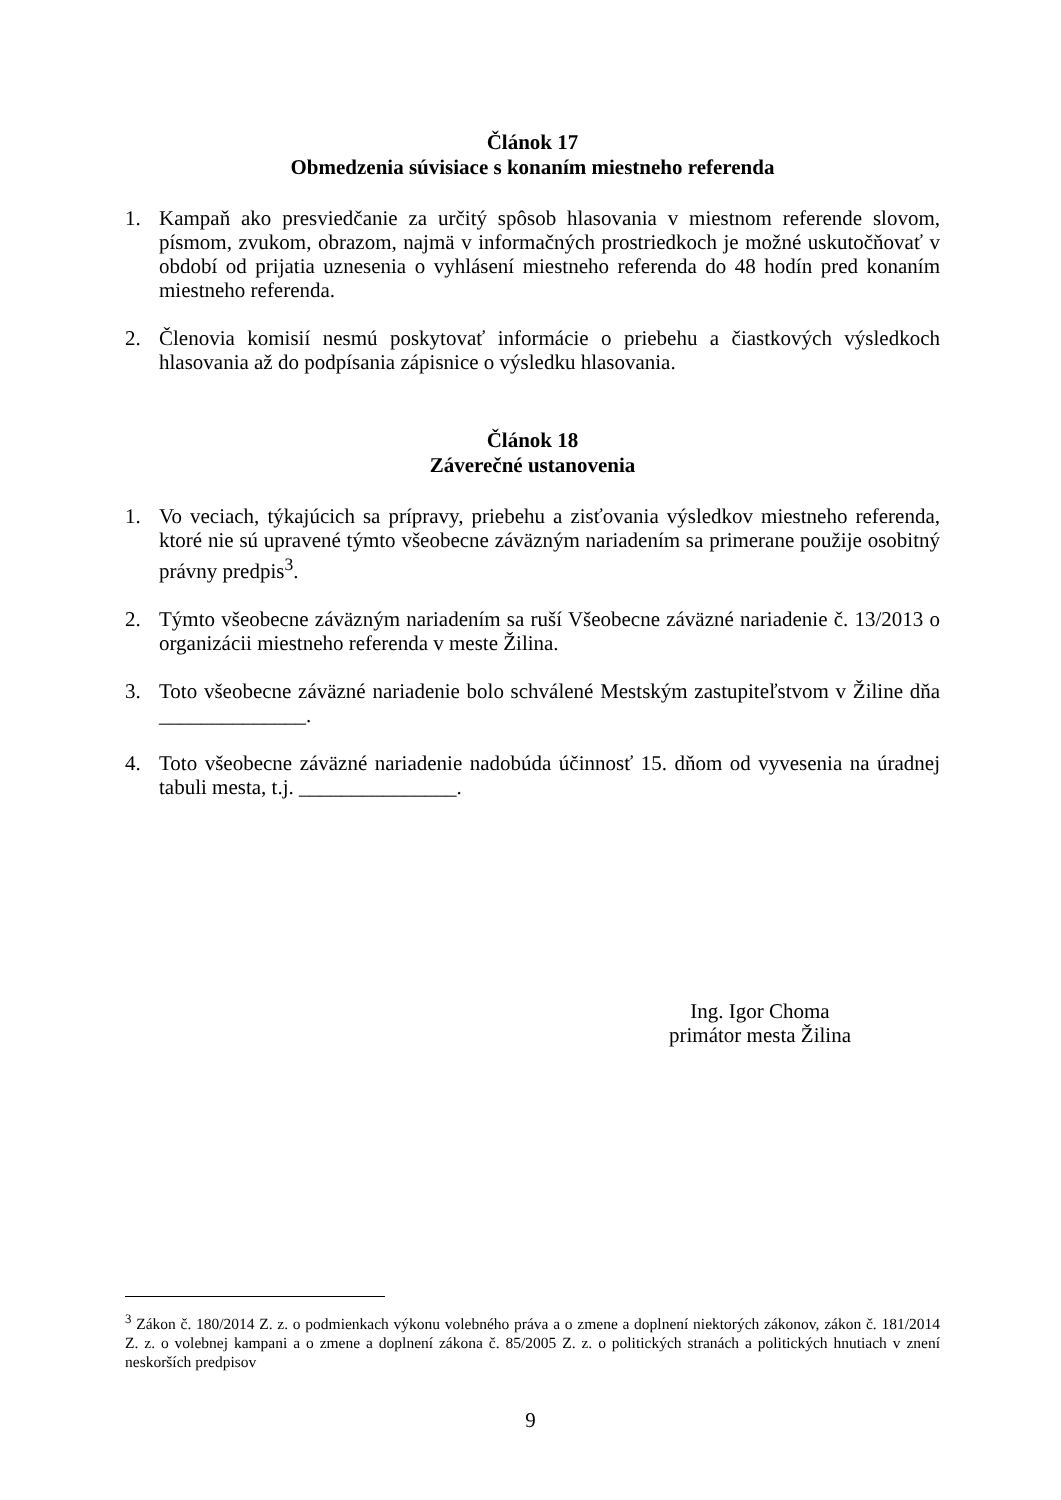Článok 17
Obmedzenia súvisiace s konaním miestneho referenda
1. Kampaň ako presviedčanie za určitý spôsob hlasovania v miestnom referende slovom, písmom, zvukom, obrazom, najmä v informačných prostriedkoch je možné uskutočňovať v období od prijatia uznesenia o vyhlásení miestneho referenda do 48 hodín pred konaním miestneho referenda.
2. Členovia komisií nesmú poskytovať informácie o priebehu a čiastkových výsledkoch hlasovania až do podpísania zápisnice o výsledku hlasovania.
Článok 18
Záverečné ustanovenia
1. Vo veciach, týkajúcich sa prípravy, priebehu a zisťovania výsledkov miestneho referenda, ktoré nie sú upravené týmto všeobecne záväzným nariadením sa primerane použije osobitný právny predpis<sup>3</sup>.
2. Týmto všeobecne záväzným nariadením sa ruší Všeobecne záväzné nariadenie č. 13/2013 o organizácii miestneho referenda v meste Žilina.
3. Toto všeobecne záväzné nariadenie bolo schválené Mestským zastupiteľstvom v Žiline dňa ______________.
4. Toto všeobecne záväzné nariadenie nadobúda účinnosť 15. dňom od vyvesenia na úradnej tabuli mesta, t.j. _______________.
Ing. Igor Choma
primátor mesta Žilina
<sup>3</sup> Zákon č. 180/2014 Z. z. o podmienkach výkonu volebného práva a o zmene a doplnení niektorých zákonov, zákon č. 181/2014 Z. z. o volebnej kampani a o zmene a doplnení zákona č. 85/2005 Z. z. o politických stranách a politických hnutiach v znení neskorších predpisov
9